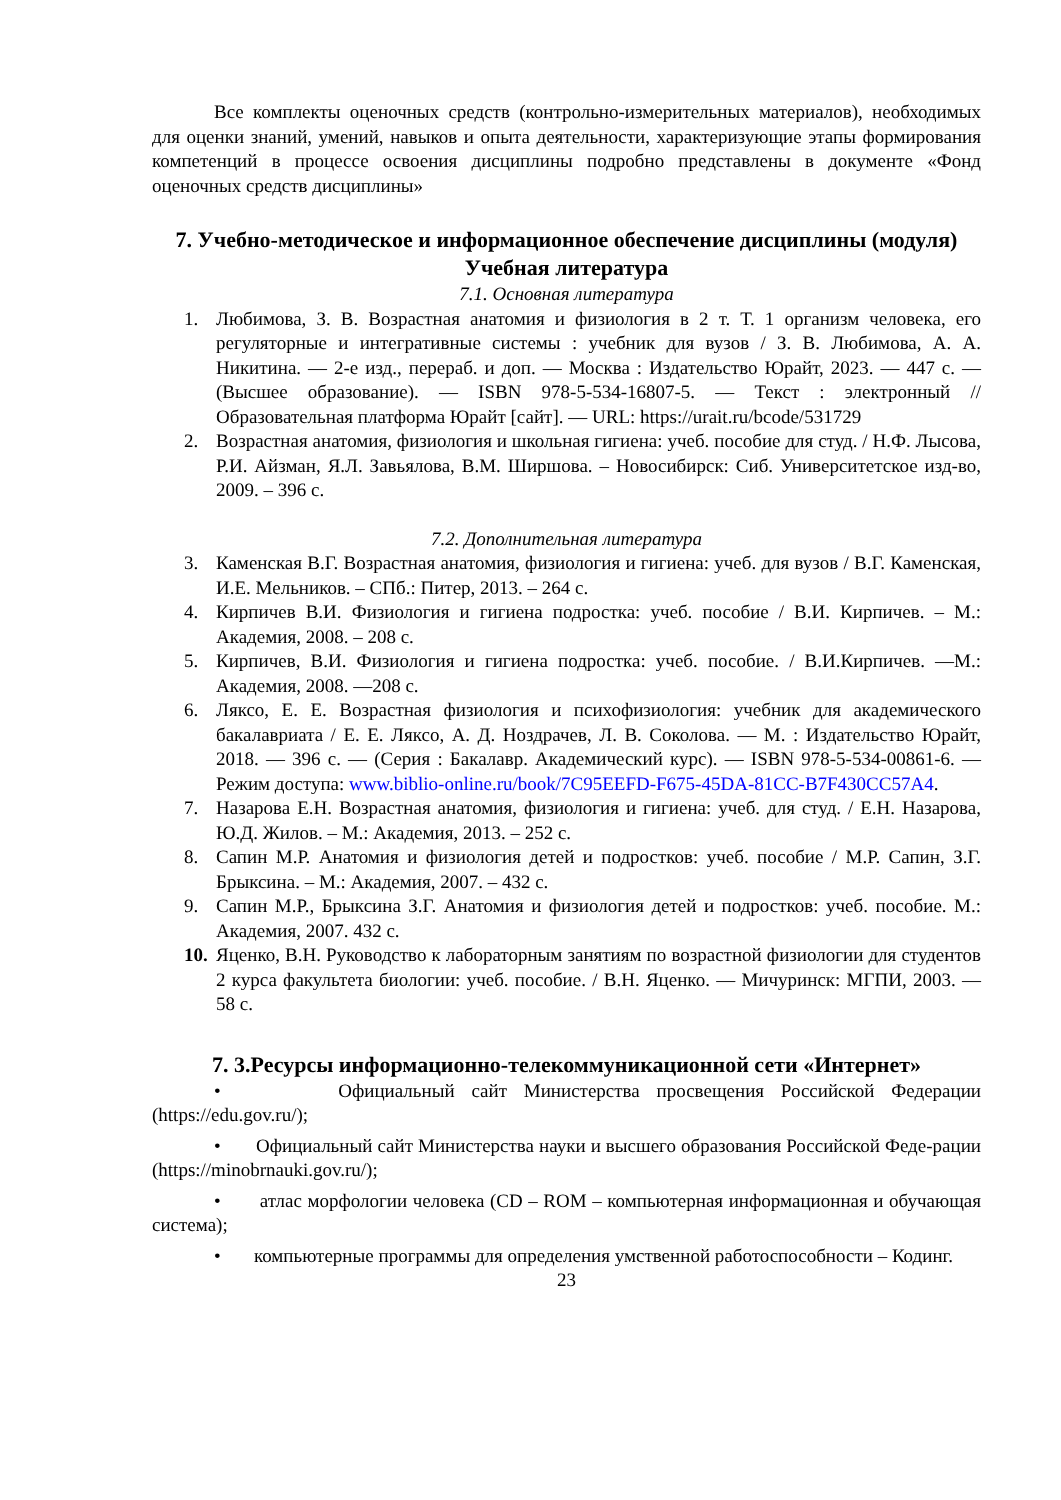Все комплекты оценочных средств (контрольно-измерительных материалов), необходимых для оценки знаний, умений, навыков и опыта деятельности, характеризующие этапы формирования компетенций в процессе освоения дисциплины подробно представлены в документе «Фонд оценочных средств дисциплины»
7. Учебно-методическое и информационное обеспечение дисциплины (модуля)
Учебная литература
7.1. Основная литература
1. Любимова, З. В. Возрастная анатомия и физиология в 2 т. Т. 1 организм человека, его регуляторные и интегративные системы : учебник для вузов / З. В. Любимова, А. А. Никитина. — 2-е изд., перераб. и доп. — Москва : Издательство Юрайт, 2023. — 447 с. — (Высшее образование). — ISBN 978-5-534-16807-5. — Текст : электронный // Образовательная платформа Юрайт [сайт]. — URL: https://urait.ru/bcode/531729
2. Возрастная анатомия, физиология и школьная гигиена: учеб. пособие для студ. / Н.Ф. Лысова, Р.И. Айзман, Я.Л. Завьялова, В.М. Ширшова. – Новосибирск: Сиб. Университетское изд-во, 2009. – 396 с.
7.2. Дополнительная литература
3. Каменская В.Г. Возрастная анатомия, физиология и гигиена: учеб. для вузов / В.Г. Каменская, И.Е. Мельников. – СПб.: Питер, 2013. – 264 с.
4. Кирпичев В.И. Физиология и гигиена подростка: учеб. пособие / В.И. Кирпичев. – М.: Академия, 2008. – 208 с.
5. Кирпичев, В.И. Физиология и гигиена подростка: учеб. пособие. / В.И.Кирпичев. —М.: Академия, 2008. —208 с.
6. Ляксо, Е. Е. Возрастная физиология и психофизиология: учебник для академического бакалавриата / Е. Е. Ляксо, А. Д. Ноздрачев, Л. В. Соколова. — М. : Издательство Юрайт, 2018. — 396 с. — (Серия : Бакалавр. Академический курс). — ISBN 978-5-534-00861-6. — Режим доступа: www.biblio-online.ru/book/7C95EEFD-F675-45DA-81CC-B7F430CC57A4.
7. Назарова Е.Н. Возрастная анатомия, физиология и гигиена: учеб. для студ. / Е.Н. Назарова, Ю.Д. Жилов. – М.: Академия, 2013. – 252 с.
8. Сапин М.Р. Анатомия и физиология детей и подростков: учеб. пособие / М.Р. Сапин, З.Г. Брыксина. – М.: Академия, 2007. – 432 с.
9. Сапин М.Р., Брыксина З.Г. Анатомия и физиология детей и подростков: учеб. пособие. М.: Академия, 2007. 432 с.
10. Яценко, В.Н. Руководство к лабораторным занятиям по возрастной физиологии для студентов 2 курса факультета биологии: учеб. пособие. / В.Н. Яценко. — Мичуринск: МГПИ, 2003. — 58 с.
7. 3.Ресурсы информационно-телекоммуникационной сети «Интернет»
• Официальный сайт Министерства просвещения Российской Федерации (https://edu.gov.ru/);
• Официальный сайт Министерства науки и высшего образования Российской Феде-рации (https://minobrnauki.gov.ru/);
• атлас морфологии человека (CD – ROM – компьютерная информационная и обучающая система);
• компьютерные программы для определения умственной работоспособности – Кодинг.
23